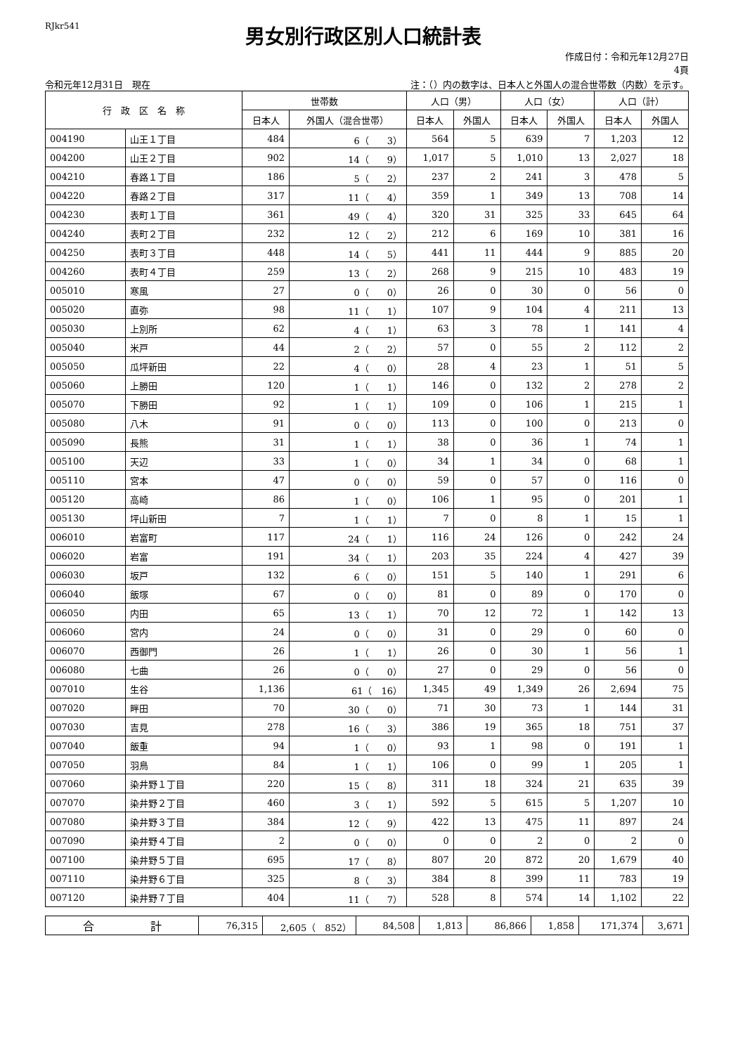RJkr541
男女別行政区別人口統計表
作成日付：令和元年12月27日
4頁
令和元年12月31日　現在 注：（）内の数字は、日本人と外国人の混合世帯数（内数）を示す。
| 行 政 区 名 称 | | 世帯数 | | 人口（男） | | 人口（女） | | 人口（計） | |
| --- | --- | --- | --- | --- | --- | --- | --- | --- | --- |
| | | 日本人 | 外国人（混合世帯） | 日本人 | 外国人 | 日本人 | 外国人 | 日本人 | 外国人 |
| 004190 | 山王１丁目 | 484 | 6（ 3） | 564 | 5 | 639 | 7 | 1,203 | 12 |
| 004200 | 山王２丁目 | 902 | 14（ 9） | 1,017 | 5 | 1,010 | 13 | 2,027 | 18 |
| 004210 | 春路１丁目 | 186 | 5（ 2） | 237 | 2 | 241 | 3 | 478 | 5 |
| 004220 | 春路２丁目 | 317 | 11（ 4） | 359 | 1 | 349 | 13 | 708 | 14 |
| 004230 | 表町１丁目 | 361 | 49（ 4） | 320 | 31 | 325 | 33 | 645 | 64 |
| 004240 | 表町２丁目 | 232 | 12（ 2） | 212 | 6 | 169 | 10 | 381 | 16 |
| 004250 | 表町３丁目 | 448 | 14（ 5） | 441 | 11 | 444 | 9 | 885 | 20 |
| 004260 | 表町４丁目 | 259 | 13（ 2） | 268 | 9 | 215 | 10 | 483 | 19 |
| 005010 | 寒風 | 27 | 0（ 0） | 26 | 0 | 30 | 0 | 56 | 0 |
| 005020 | 直弥 | 98 | 11（ 1） | 107 | 9 | 104 | 4 | 211 | 13 |
| 005030 | 上別所 | 62 | 4（ 1） | 63 | 3 | 78 | 1 | 141 | 4 |
| 005040 | 米戸 | 44 | 2（ 2） | 57 | 0 | 55 | 2 | 112 | 2 |
| 005050 | 瓜坪新田 | 22 | 4（ 0） | 28 | 4 | 23 | 1 | 51 | 5 |
| 005060 | 上勝田 | 120 | 1（ 1） | 146 | 0 | 132 | 2 | 278 | 2 |
| 005070 | 下勝田 | 92 | 1（ 1） | 109 | 0 | 106 | 1 | 215 | 1 |
| 005080 | 八木 | 91 | 0（ 0） | 113 | 0 | 100 | 0 | 213 | 0 |
| 005090 | 長熊 | 31 | 1（ 1） | 38 | 0 | 36 | 1 | 74 | 1 |
| 005100 | 天辺 | 33 | 1（ 0） | 34 | 1 | 34 | 0 | 68 | 1 |
| 005110 | 宮本 | 47 | 0（ 0） | 59 | 0 | 57 | 0 | 116 | 0 |
| 005120 | 高崎 | 86 | 1（ 0） | 106 | 1 | 95 | 0 | 201 | 1 |
| 005130 | 坪山新田 | 7 | 1（ 1） | 7 | 0 | 8 | 1 | 15 | 1 |
| 006010 | 岩富町 | 117 | 24（ 1） | 116 | 24 | 126 | 0 | 242 | 24 |
| 006020 | 岩富 | 191 | 34（ 1） | 203 | 35 | 224 | 4 | 427 | 39 |
| 006030 | 坂戸 | 132 | 6（ 0） | 151 | 5 | 140 | 1 | 291 | 6 |
| 006040 | 飯塚 | 67 | 0（ 0） | 81 | 0 | 89 | 0 | 170 | 0 |
| 006050 | 内田 | 65 | 13（ 1） | 70 | 12 | 72 | 1 | 142 | 13 |
| 006060 | 宮内 | 24 | 0（ 0） | 31 | 0 | 29 | 0 | 60 | 0 |
| 006070 | 西御門 | 26 | 1（ 1） | 26 | 0 | 30 | 1 | 56 | 1 |
| 006080 | 七曲 | 26 | 0（ 0） | 27 | 0 | 29 | 0 | 56 | 0 |
| 007010 | 生谷 | 1,136 | 61（ 16） | 1,345 | 49 | 1,349 | 26 | 2,694 | 75 |
| 007020 | 畔田 | 70 | 30（ 0） | 71 | 30 | 73 | 1 | 144 | 31 |
| 007030 | 吉見 | 278 | 16（ 3） | 386 | 19 | 365 | 18 | 751 | 37 |
| 007040 | 飯重 | 94 | 1（ 0） | 93 | 1 | 98 | 0 | 191 | 1 |
| 007050 | 羽鳥 | 84 | 1（ 1） | 106 | 0 | 99 | 1 | 205 | 1 |
| 007060 | 染井野１丁目 | 220 | 15（ 8） | 311 | 18 | 324 | 21 | 635 | 39 |
| 007070 | 染井野２丁目 | 460 | 3（ 1） | 592 | 5 | 615 | 5 | 1,207 | 10 |
| 007080 | 染井野３丁目 | 384 | 12（ 9） | 422 | 13 | 475 | 11 | 897 | 24 |
| 007090 | 染井野４丁目 | 2 | 0（ 0） | 0 | 0 | 2 | 0 | 2 | 0 |
| 007100 | 染井野５丁目 | 695 | 17（ 8） | 807 | 20 | 872 | 20 | 1,679 | 40 |
| 007110 | 染井野６丁目 | 325 | 8（ 3） | 384 | 8 | 399 | 11 | 783 | 19 |
| 007120 | 染井野７丁目 | 404 | 11（ 7） | 528 | 8 | 574 | 14 | 1,102 | 22 |
| 合 計 | 76,315 | 2,605（ 852） | 84,508 | 1,813 | 86,866 | 1,858 | 171,374 | 3,671 |